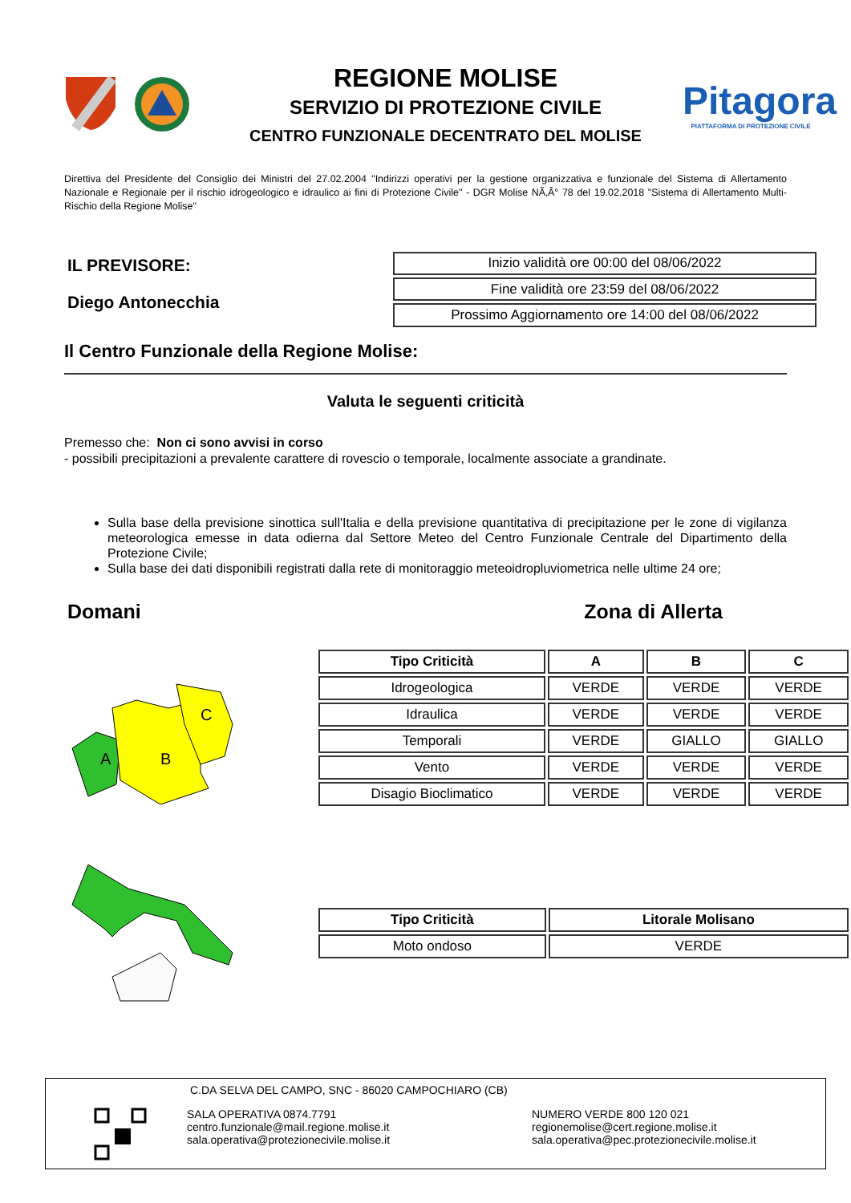REGIONE MOLISE
SERVIZIO DI PROTEZIONE CIVILE
CENTRO FUNZIONALE DECENTRATO DEL MOLISE
Pitagora
PIATTAFORMA DI PROTEZIONE CIVILE
Direttiva del Presidente del Consiglio dei Ministri del 27.02.2004 "Indirizzi operativi per la gestione organizzativa e funzionale del Sistema di Allertamento Nazionale e Regionale per il rischio idrogeologico e idraulico ai fini di Protezione Civile" - DGR Molise NÃ‚Â° 78 del 19.02.2018 "Sistema di Allertamento Multi-Rischio della Regione Molise"
IL PREVISORE:
Diego Antonecchia
| Inizio validità ore 00:00 del 08/06/2022 |
| Fine validità ore 23:59 del 08/06/2022 |
| Prossimo Aggiornamento ore 14:00 del 08/06/2022 |
Il Centro Funzionale della Regione Molise:
Valuta le seguenti criticità
Premesso che: Non ci sono avvisi in corso
- possibili precipitazioni a prevalente carattere di rovescio o temporale, localmente associate a grandinate.
Sulla base della previsione sinottica sull'Italia e della previsione quantitativa di precipitazione per le zone di vigilanza meteorologica emesse in data odierna dal Settore Meteo del Centro Funzionale Centrale del Dipartimento della Protezione Civile;
Sulla base dei dati disponibili registrati dalla rete di monitoraggio meteoidropluviometrica nelle ultime 24 ore;
Domani Zona di Allerta
A
B
C
| Tipo Criticità | A | B | C |
| --- | --- | --- | --- |
| Idrogeologica | VERDE | VERDE | VERDE |
| Idraulica | VERDE | VERDE | VERDE |
| Temporali | VERDE | GIALLO | GIALLO |
| Vento | VERDE | VERDE | VERDE |
| Disagio Bioclimatico | VERDE | VERDE | VERDE |
| Tipo Criticità | Litorale Molisano |
| --- | --- |
| Moto ondoso | VERDE |
C.DA SELVA DEL CAMPO, SNC - 86020 CAMPOCHIARO (CB)
SALA OPERATIVA 0874.7791
centro.funzionale@mail.regione.molise.it
sala.operativa@protezionecivile.molise.it
NUMERO VERDE 800 120 021
regionemolise@cert.regione.molise.it
sala.operativa@pec.protezionecivile.molise.it